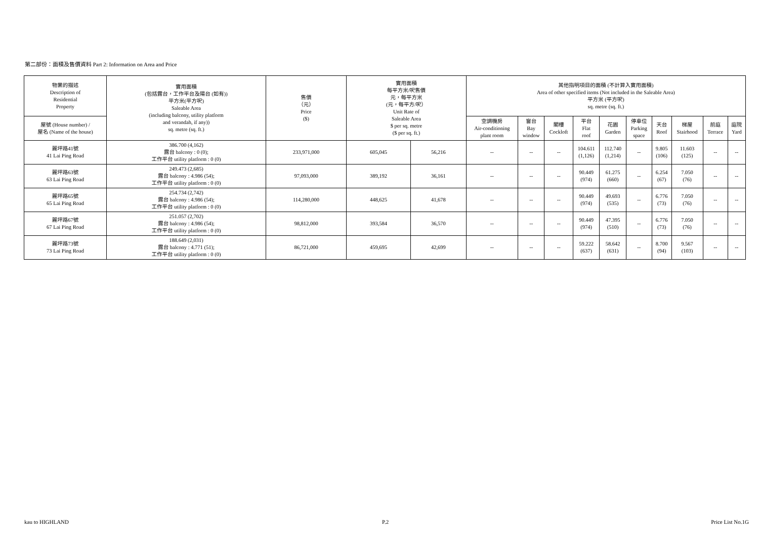第二部份：面積及售價資料 Part 2: Information on Area and Price
| 物業的描述 Description of Residential Property | 實用面積 (包括露台，工作平台及陽台 (如有)) 平方米(平方呎) Saleable Area (including balcony, utility platform and verandah, if any)) sq. metre (sq. ft.) | 售價 （元） Price ($) | 實用面積 每平方米/呎售價 元，每平方米 (元，每平方/呎） Unit Rate of Saleable Area $ per sq. metre ($ per sq. ft.) | | 其他指明項目的面積 (不計算入實用面積) Area of other specified items (Not included in the Saleable Area) 平方米 (平方呎) sq. metre (sq. ft.) | | | | | | | | | |
| --- | --- | --- | --- | --- | --- | --- | --- | --- | --- | --- | --- | --- | --- | --- |
| 屋號 (House number) / 屋名 (Name of the house) | | | | | 空調機房 Air-conditioning plant room | 窗台 Bay window | 閣樓 Cockloft | 平台 Flat roof | 花園 Garden | 停車位 Parking space | 天台 Roof | 梯屋 Stairhood | 前庭 Terrace | 庭院 Yard |
| 麗坪路41號 41 Lai Ping Road | 386.700 (4,162) 露台 balcony : 0 (0); 工作平台 utility platform : 0 (0) | 233,971,000 | 605,045 | 56,216 | -- | -- | -- | 104.611 (1,126) | 112.740 (1,214) | -- | 9.805 (106) | 11.603 (125) | -- | -- |
| 麗坪路63號 63 Lai Ping Road | 249.473 (2,685) 露台 balcony : 4.986 (54); 工作平台 utility platform : 0 (0) | 97,093,000 | 389,192 | 36,161 | -- | -- | -- | 90.449 (974) | 61.275 (660) | -- | 6.254 (67) | 7.050 (76) | -- | -- |
| 麗坪路65號 65 Lai Ping Road | 254.734 (2,742) 露台 balcony : 4.986 (54); 工作平台 utility platform : 0 (0) | 114,280,000 | 448,625 | 41,678 | -- | -- | -- | 90.449 (974) | 49.693 (535) | -- | 6.776 (73) | 7.050 (76) | -- | -- |
| 麗坪路67號 67 Lai Ping Road | 251.057 (2,702) 露台 balcony : 4.986 (54); 工作平台 utility platform : 0 (0) | 98,812,000 | 393,584 | 36,570 | -- | -- | -- | 90.449 (974) | 47.395 (510) | -- | 6.776 (73) | 7.050 (76) | -- | -- |
| 麗坪路73號 73 Lai Ping Road | 188.649 (2,031) 露台 balcony : 4.771 (51); 工作平台 utility platform : 0 (0) | 86,721,000 | 459,695 | 42,699 | -- | -- | -- | 59.222 (637) | 58.642 (631) | -- | 8.700 (94) | 9.567 (103) | -- | -- |
kau to HIGHLAND P.2 Price List No.1G